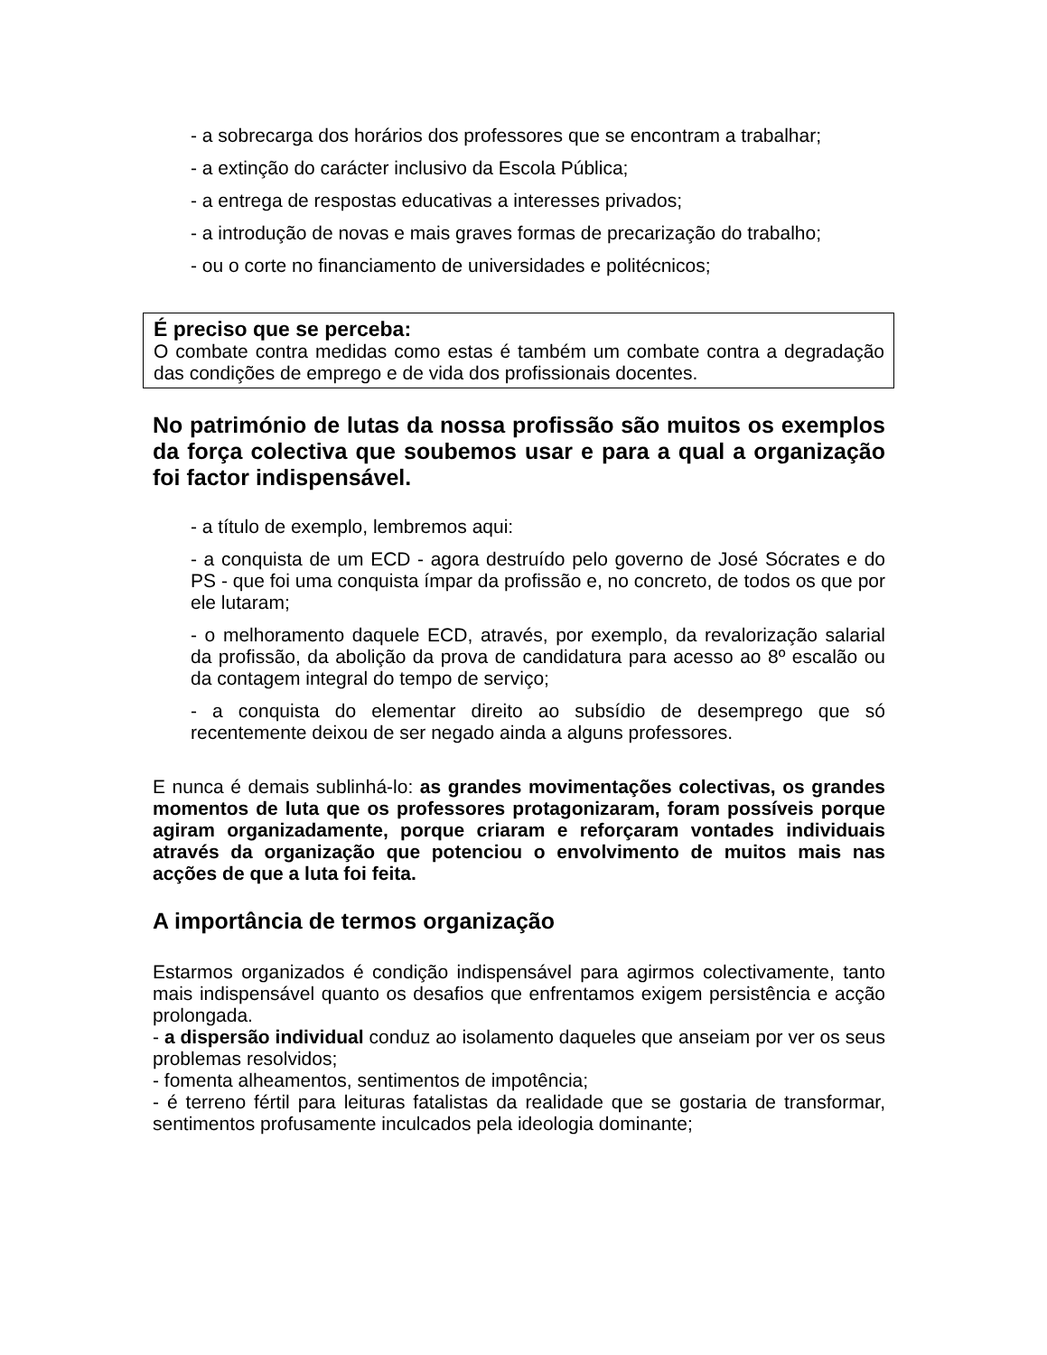- a sobrecarga dos horários dos professores que se encontram a trabalhar;
- a extinção do carácter inclusivo da Escola Pública;
- a entrega de respostas educativas a interesses privados;
- a introdução de novas e mais graves formas de precarização do trabalho;
- ou o corte no financiamento de universidades e politécnicos;
É preciso que se perceba:
O combate contra medidas como estas é também um combate contra a degradação das condições de emprego e de vida dos profissionais docentes.
No património de lutas da nossa profissão são muitos os exemplos da força colectiva que soubemos usar e para a qual a organização foi factor indispensável.
- a título de exemplo, lembremos aqui:
- a conquista de um ECD - agora destruído pelo governo de José Sócrates e do PS - que foi uma conquista ímpar da profissão e, no concreto, de todos os que por ele lutaram;
- o melhoramento daquele ECD, através, por exemplo, da revalorização salarial da profissão, da abolição da prova de candidatura para acesso ao 8º escalão ou da contagem integral do tempo de serviço;
- a conquista do elementar direito ao subsídio de desemprego que só recentemente deixou de ser negado ainda a alguns professores.
E nunca é demais sublinhá-lo: as grandes movimentações colectivas, os grandes momentos de luta que os professores protagonizaram, foram possíveis porque agiram organizadamente, porque criaram e reforçaram vontades individuais através da organização que potenciou o envolvimento de muitos mais nas acções de que a luta foi feita.
A importância de termos organização
Estarmos organizados é condição indispensável para agirmos colectivamente, tanto mais indispensável quanto os desafios que enfrentamos exigem persistência e acção prolongada.
- a dispersão individual conduz ao isolamento daqueles que anseiam por ver os seus problemas resolvidos;
- fomenta alheamentos, sentimentos de impotência;
- é terreno fértil para leituras fatalistas da realidade que se gostaria de transformar, sentimentos profusamente inculcados pela ideologia dominante;